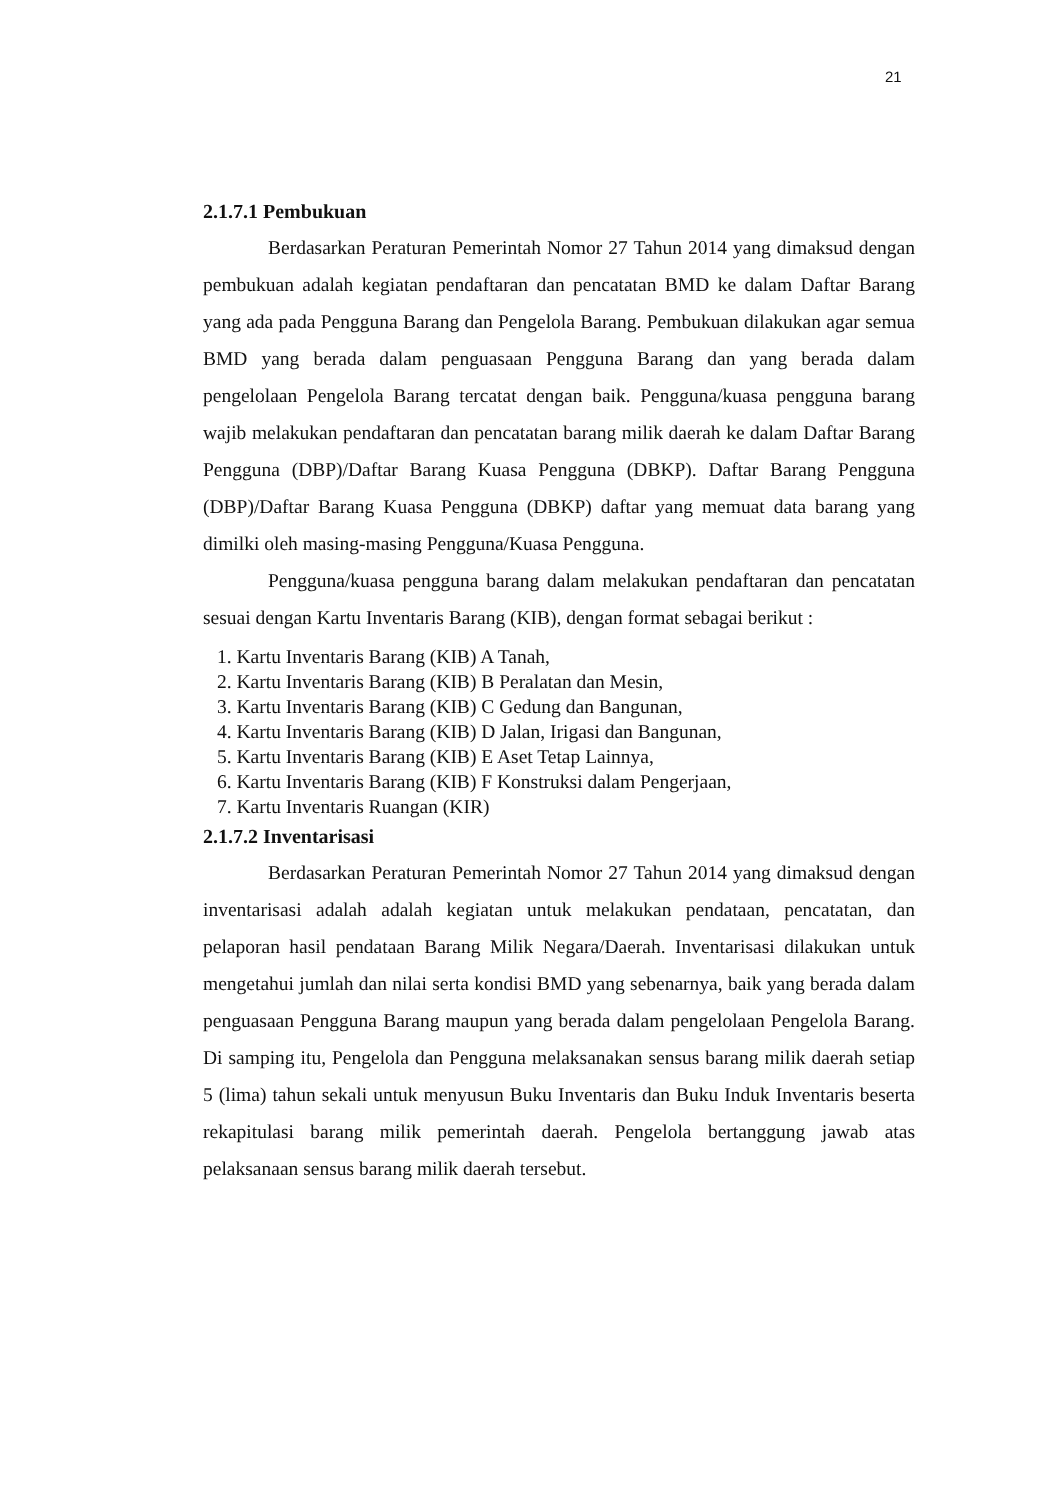21
2.1.7.1 Pembukuan
Berdasarkan Peraturan Pemerintah Nomor 27 Tahun 2014 yang dimaksud dengan pembukuan adalah kegiatan pendaftaran dan pencatatan BMD ke dalam Daftar Barang yang ada pada Pengguna Barang dan Pengelola Barang. Pembukuan dilakukan agar semua BMD yang berada dalam penguasaan Pengguna Barang dan yang berada dalam pengelolaan Pengelola Barang tercatat dengan baik. Pengguna/kuasa pengguna barang wajib melakukan pendaftaran dan pencatatan barang milik daerah ke dalam Daftar Barang Pengguna (DBP)/Daftar Barang Kuasa Pengguna (DBKP). Daftar Barang Pengguna (DBP)/Daftar Barang Kuasa Pengguna (DBKP) daftar yang memuat data barang yang dimilki oleh masing-masing Pengguna/Kuasa Pengguna.
Pengguna/kuasa pengguna barang dalam melakukan pendaftaran dan pencatatan sesuai dengan Kartu Inventaris Barang (KIB), dengan format sebagai berikut :
1. Kartu Inventaris Barang (KIB) A Tanah,
2. Kartu Inventaris Barang (KIB) B Peralatan dan Mesin,
3. Kartu Inventaris Barang (KIB) C Gedung dan Bangunan,
4. Kartu Inventaris Barang (KIB) D Jalan, Irigasi dan Bangunan,
5. Kartu Inventaris Barang (KIB) E Aset Tetap Lainnya,
6. Kartu Inventaris Barang (KIB) F Konstruksi dalam Pengerjaan,
7. Kartu Inventaris Ruangan (KIR)
2.1.7.2 Inventarisasi
Berdasarkan Peraturan Pemerintah Nomor 27 Tahun 2014 yang dimaksud dengan inventarisasi adalah adalah kegiatan untuk melakukan pendataan, pencatatan, dan pelaporan hasil pendataan Barang Milik Negara/Daerah. Inventarisasi dilakukan untuk mengetahui jumlah dan nilai serta kondisi BMD yang sebenarnya, baik yang berada dalam penguasaan Pengguna Barang maupun yang berada dalam pengelolaan Pengelola Barang. Di samping itu, Pengelola dan Pengguna melaksanakan sensus barang milik daerah setiap 5 (lima) tahun sekali untuk menyusun Buku Inventaris dan Buku Induk Inventaris beserta rekapitulasi barang milik pemerintah daerah. Pengelola bertanggung jawab atas pelaksanaan sensus barang milik daerah tersebut.